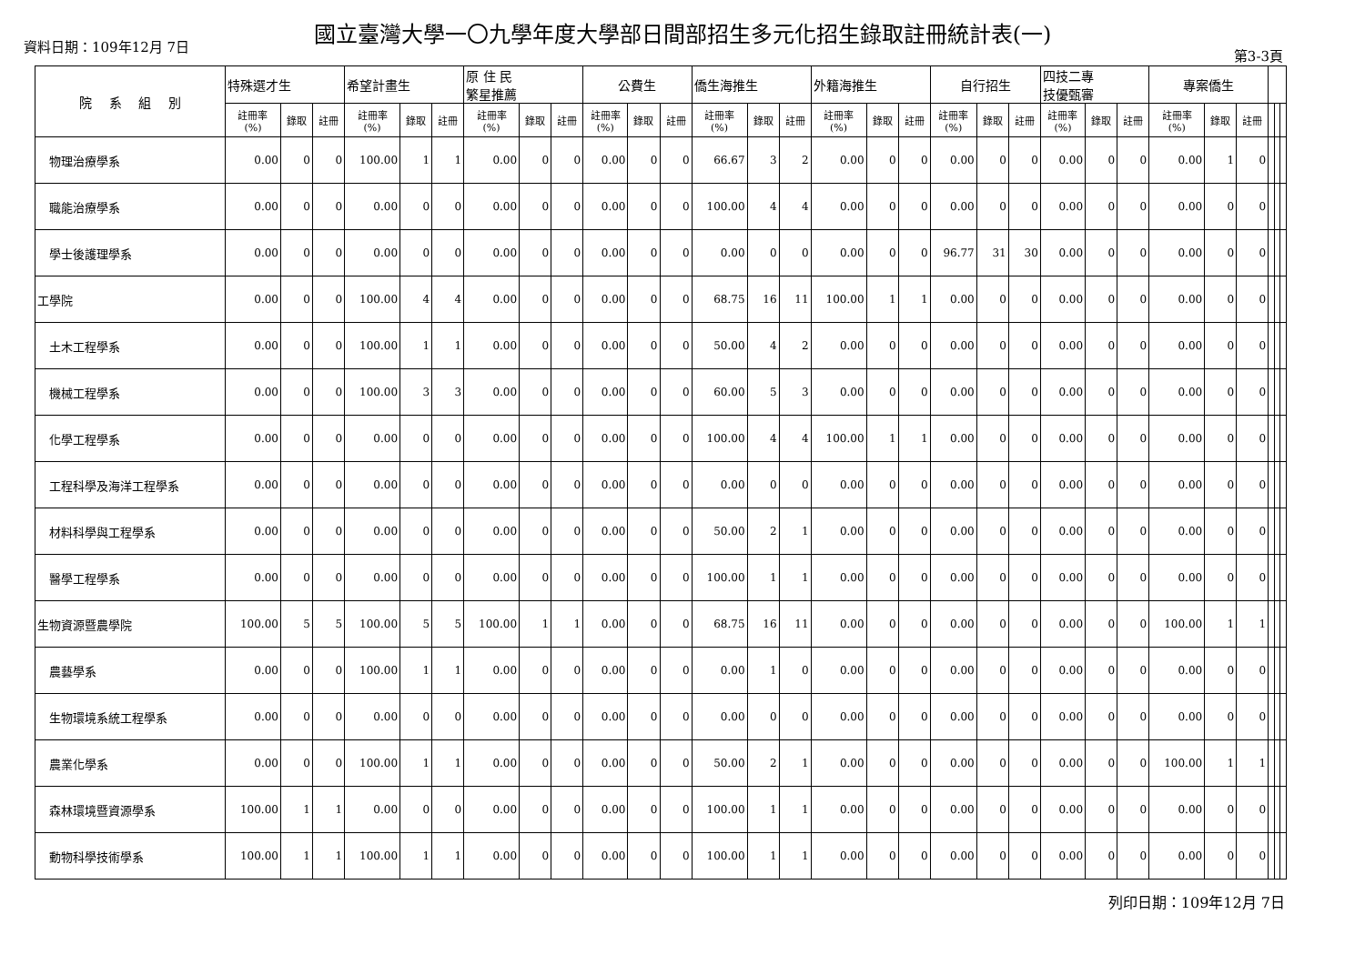國立臺灣大學一〇九學年度大學部日間部招生多元化招生錄取註冊統計表(一)
資料日期：109年12月 7日
第3-3頁
| 院 系 組 別 | 特殊選才生 | | | 希望計畫生 | | | 原 住 民 繁星推薦 | | | 公費生 | | | 僑生海推生 | | | 外籍海推生 | | | 自行招生 | | | 四技二專 技優甄審 | | | 專案僑生 | | | | | |
| --- | --- | --- | --- | --- | --- | --- | --- | --- | --- | --- | --- | --- | --- | --- | --- | --- | --- | --- | --- | --- | --- | --- | --- | --- | --- | --- | --- | --- | --- | --- |
| | 註冊率 (%) | 錄取 | 註冊 | 註冊率 (%) | 錄取 | 註冊 | 註冊率 (%) | 錄取 | 註冊 | 註冊率 (%) | 錄取 | 註冊 | 註冊率 (%) | 錄取 | 註冊 | 註冊率 (%) | 錄取 | 註冊 | 註冊率 (%) | 錄取 | 註冊 | 註冊率 (%) | 錄取 | 註冊 | 註冊率 (%) | 錄取 | 註冊 | | | |
| 物理治療學系 | 0.00 | 0 | 0 | 100.00 | 1 | 1 | 0.00 | 0 | 0 | 0.00 | 0 | 0 | 66.67 | 3 | 2 | 0.00 | 0 | 0 | 0.00 | 0 | 0 | 0.00 | 0 | 0 | 0.00 | 1 | 0 | | | |
| 職能治療學系 | 0.00 | 0 | 0 | 0.00 | 0 | 0 | 0.00 | 0 | 0 | 0.00 | 0 | 0 | 100.00 | 4 | 4 | 0.00 | 0 | 0 | 0.00 | 0 | 0 | 0.00 | 0 | 0 | 0.00 | 0 | 0 | | | |
| 學士後護理學系 | 0.00 | 0 | 0 | 0.00 | 0 | 0 | 0.00 | 0 | 0 | 0.00 | 0 | 0 | 0.00 | 0 | 0 | 0.00 | 0 | 0 | 96.77 | 31 | 30 | 0.00 | 0 | 0 | 0.00 | 0 | 0 | | | |
| 工學院 | 0.00 | 0 | 0 | 100.00 | 4 | 4 | 0.00 | 0 | 0 | 0.00 | 0 | 0 | 68.75 | 16 | 11 | 100.00 | 1 | 1 | 0.00 | 0 | 0 | 0.00 | 0 | 0 | 0.00 | 0 | 0 | | | |
| 土木工程學系 | 0.00 | 0 | 0 | 100.00 | 1 | 1 | 0.00 | 0 | 0 | 0.00 | 0 | 0 | 50.00 | 4 | 2 | 0.00 | 0 | 0 | 0.00 | 0 | 0 | 0.00 | 0 | 0 | 0.00 | 0 | 0 | | | |
| 機械工程學系 | 0.00 | 0 | 0 | 100.00 | 3 | 3 | 0.00 | 0 | 0 | 0.00 | 0 | 0 | 60.00 | 5 | 3 | 0.00 | 0 | 0 | 0.00 | 0 | 0 | 0.00 | 0 | 0 | 0.00 | 0 | 0 | | | |
| 化學工程學系 | 0.00 | 0 | 0 | 0.00 | 0 | 0 | 0.00 | 0 | 0 | 0.00 | 0 | 0 | 100.00 | 4 | 4 | 100.00 | 1 | 1 | 0.00 | 0 | 0 | 0.00 | 0 | 0 | 0.00 | 0 | 0 | | | |
| 工程科學及海洋工程學系 | 0.00 | 0 | 0 | 0.00 | 0 | 0 | 0.00 | 0 | 0 | 0.00 | 0 | 0 | 0.00 | 0 | 0 | 0.00 | 0 | 0 | 0.00 | 0 | 0 | 0.00 | 0 | 0 | 0.00 | 0 | 0 | | | |
| 材料科學與工程學系 | 0.00 | 0 | 0 | 0.00 | 0 | 0 | 0.00 | 0 | 0 | 0.00 | 0 | 0 | 50.00 | 2 | 1 | 0.00 | 0 | 0 | 0.00 | 0 | 0 | 0.00 | 0 | 0 | 0.00 | 0 | 0 | | | |
| 醫學工程學系 | 0.00 | 0 | 0 | 0.00 | 0 | 0 | 0.00 | 0 | 0 | 0.00 | 0 | 0 | 100.00 | 1 | 1 | 0.00 | 0 | 0 | 0.00 | 0 | 0 | 0.00 | 0 | 0 | 0.00 | 0 | 0 | | | |
| 生物資源暨農學院 | 100.00 | 5 | 5 | 100.00 | 5 | 5 | 100.00 | 1 | 1 | 0.00 | 0 | 0 | 68.75 | 16 | 11 | 0.00 | 0 | 0 | 0.00 | 0 | 0 | 0.00 | 0 | 0 | 100.00 | 1 | 1 | | | |
| 農藝學系 | 0.00 | 0 | 0 | 100.00 | 1 | 1 | 0.00 | 0 | 0 | 0.00 | 0 | 0 | 0.00 | 1 | 0 | 0.00 | 0 | 0 | 0.00 | 0 | 0 | 0.00 | 0 | 0 | 0.00 | 0 | 0 | | | |
| 生物環境系統工程學系 | 0.00 | 0 | 0 | 0.00 | 0 | 0 | 0.00 | 0 | 0 | 0.00 | 0 | 0 | 0.00 | 0 | 0 | 0.00 | 0 | 0 | 0.00 | 0 | 0 | 0.00 | 0 | 0 | 0.00 | 0 | 0 | | | |
| 農業化學系 | 0.00 | 0 | 0 | 100.00 | 1 | 1 | 0.00 | 0 | 0 | 0.00 | 0 | 0 | 50.00 | 2 | 1 | 0.00 | 0 | 0 | 0.00 | 0 | 0 | 0.00 | 0 | 0 | 100.00 | 1 | 1 | | | |
| 森林環境暨資源學系 | 100.00 | 1 | 1 | 0.00 | 0 | 0 | 0.00 | 0 | 0 | 0.00 | 0 | 0 | 100.00 | 1 | 1 | 0.00 | 0 | 0 | 0.00 | 0 | 0 | 0.00 | 0 | 0 | 0.00 | 0 | 0 | | | |
| 動物科學技術學系 | 100.00 | 1 | 1 | 100.00 | 1 | 1 | 0.00 | 0 | 0 | 0.00 | 0 | 0 | 100.00 | 1 | 1 | 0.00 | 0 | 0 | 0.00 | 0 | 0 | 0.00 | 0 | 0 | 0.00 | 0 | 0 | | | |
列印日期：109年12月 7日